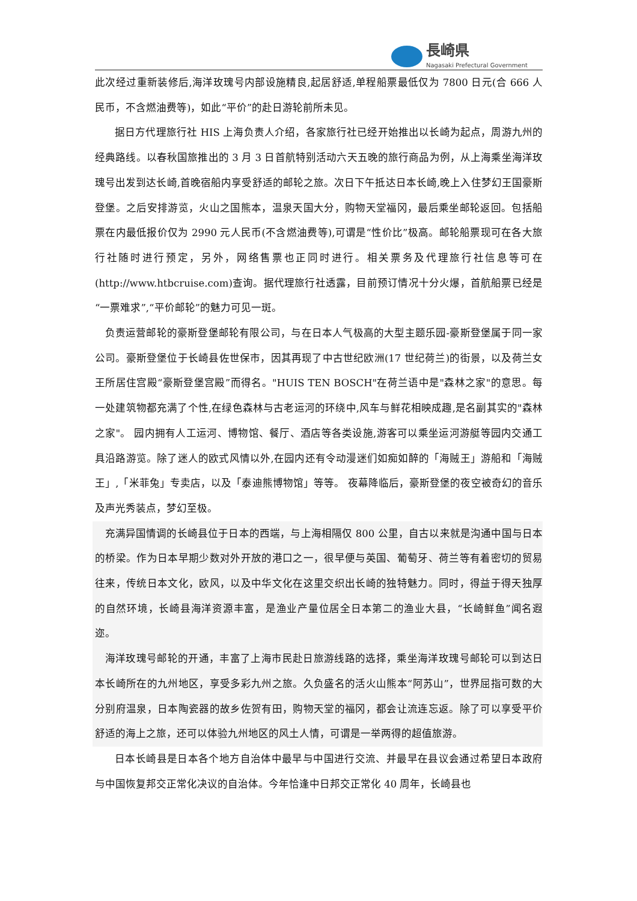長崎県
Nagasaki Prefectural Government
此次经过重新装修后,海洋玫瑰号内部设施精良,起居舒适,单程船票最低仅为 7800 日元(合 666 人民币，不含燃油费等)，如此“平价”的赴日游轮前所未见。
据日方代理旅行社 HIS 上海负责人介绍，各家旅行社已经开始推出以长崎为起点，周游九州的经典路线。以春秋国旅推出的 3 月 3 日首航特别活动六天五晚的旅行商品为例，从上海乘坐海洋玫瑰号出发到达长崎,首晚宿船内享受舒适的邮轮之旅。次日下午抵达日本长崎,晚上入住梦幻王国豪斯登堡。之后安排游览，火山之国熊本，温泉天国大分，购物天堂福冈，最后乘坐邮轮返回。包括船票在内最低报价仅为 2990 元人民币(不含燃油费等),可谓是“性价比”极高。邮轮船票现可在各大旅行社随时进行预定，另外，网络售票也正同时进行。相关票务及代理旅行社信息等可在(http://www.htbcruise.com)查询。据代理旅行社透露，目前预订情况十分火爆，首航船票已经是“一票难求”,“平价邮轮”的魅力可见一斑。
负责运营邮轮的豪斯登堡邮轮有限公司，与在日本人气极高的大型主题乐园-豪斯登堡属于同一家公司。豪斯登堡位于长崎县佐世保市，因其再现了中古世纪欧洲(17 世纪荷兰)的街景，以及荷兰女王所居住宫殿“豪斯登堡宫殿”而得名。"HUIS TEN BOSCH"在荷兰语中是"森林之家"的意思。每一处建筑物都充满了个性,在绿色森林与古老运河的环绕中,风车与鲜花相映成趣,是名副其实的"森林之家"。 园内拥有人工运河、博物馆、餐厅、酒店等各类设施,游客可以乘坐运河游艇等园内交通工具沿路游览。除了迷人的欧式风情以外,在园内还有令动漫迷们如痴如醉的「海贼王」游船和「海贼王」,「米菲兔」专卖店，以及「泰迪熊博物馆」等等。 夜幕降临后，豪斯登堡的夜空被奇幻的音乐及声光秀装点，梦幻至极。
充满异国情调的长崎县位于日本的西端，与上海相隔仅 800 公里，自古以来就是沟通中国与日本的桥梁。作为日本早期少数对外开放的港口之一，很早便与英国、葡萄牙、荷兰等有着密切的贸易往来，传统日本文化，欧风，以及中华文化在这里交织出长崎的独特魅力。同时，得益于得天独厚的自然环境，长崎县海洋资源丰富，是渔业产量位居全日本第二的渔业大县，“长崎鲜鱼”闻名遐迩。
海洋玫瑰号邮轮的开通，丰富了上海市民赴日旅游线路的选择，乘坐海洋玫瑰号邮轮可以到达日本长崎所在的九州地区，享受多彩九州之旅。久负盛名的活火山熊本“阿苏山”，世界屈指可数的大分别府温泉，日本陶瓷器的故乡佐贺有田，购物天堂的福冈，都会让流连忘返。除了可以享受平价舒适的海上之旅，还可以体验九州地区的风土人情，可谓是一举两得的超值旅游。
日本长崎县是日本各个地方自治体中最早与中国进行交流、并最早在县议会通过希望日本政府与中国恢复邦交正常化决议的自治体。今年恰逢中日邦交正常化 40 周年，长崎县也